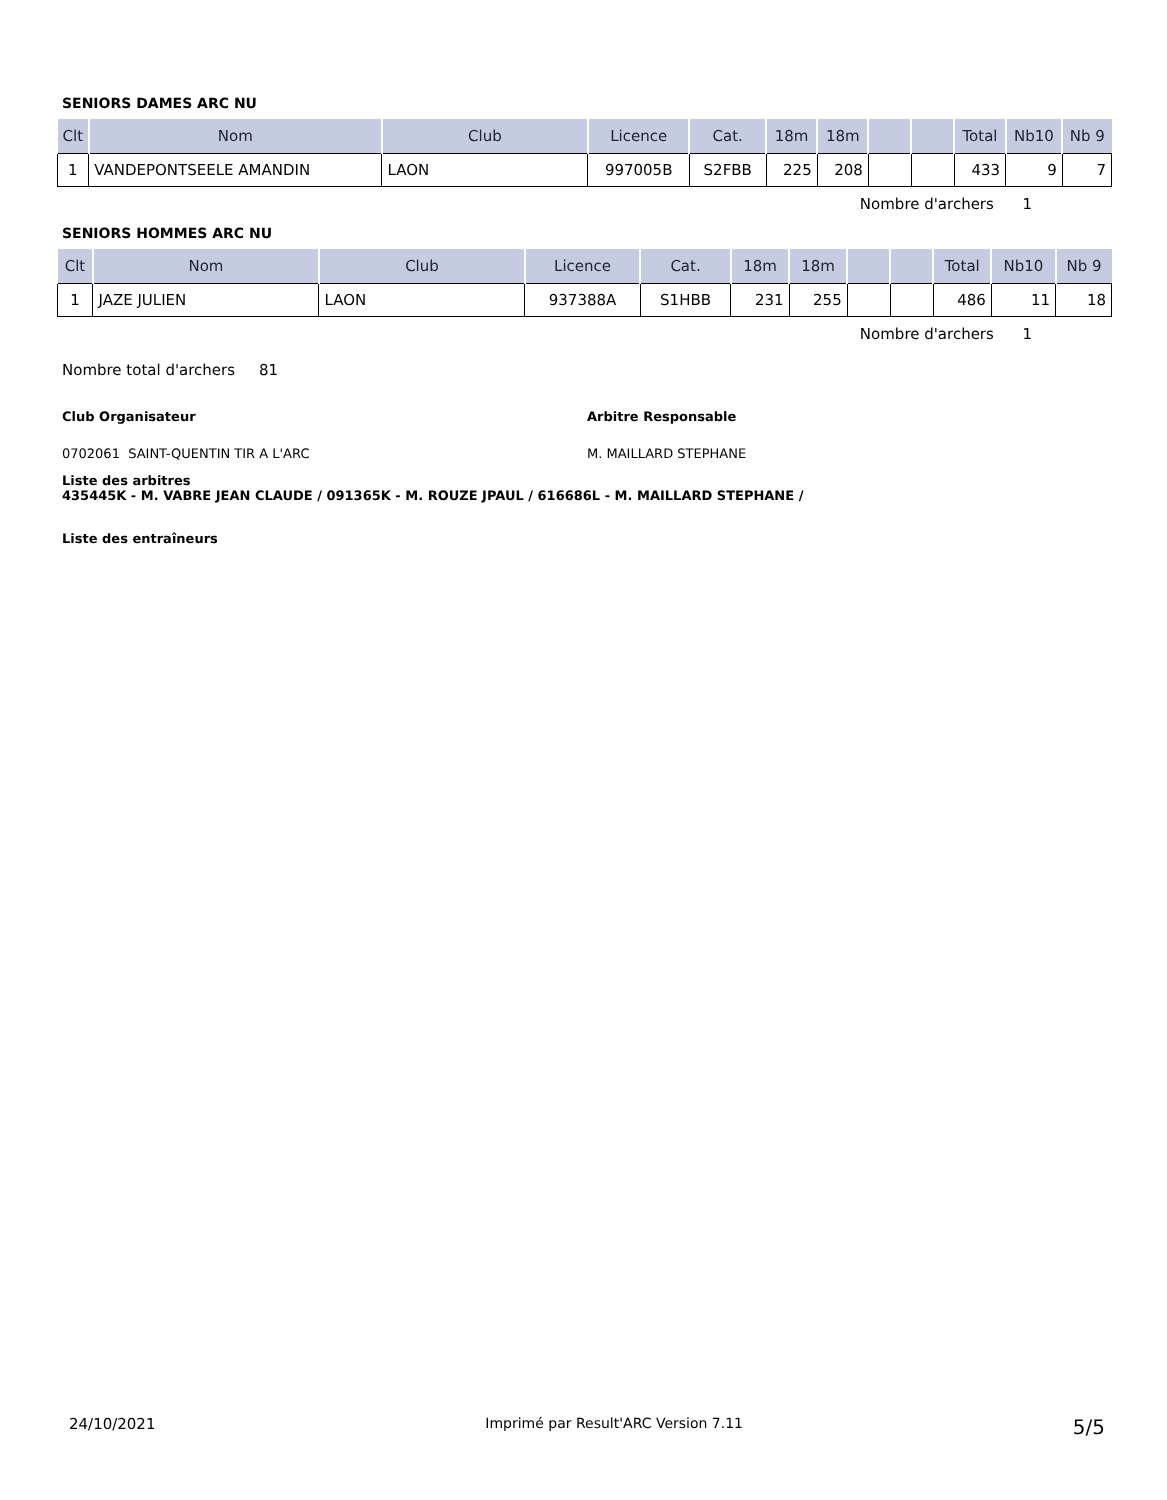SENIORS DAMES ARC NU
| Clt | Nom | Club | Licence | Cat. | 18m | 18m | | | Total | Nb10 | Nb 9 |
| --- | --- | --- | --- | --- | --- | --- | --- | --- | --- | --- | --- |
| 1 | VANDEPONTSEELE AMANDIN | LAON | 997005B | S2FBB | 225 | 208 | | | 433 | 9 | 7 |
Nombre d'archers 1
SENIORS HOMMES ARC NU
| Clt | Nom | Club | Licence | Cat. | 18m | 18m | | | Total | Nb10 | Nb 9 |
| --- | --- | --- | --- | --- | --- | --- | --- | --- | --- | --- | --- |
| 1 | JAZE JULIEN | LAON | 937388A | S1HBB | 231 | 255 | | | 486 | 11 | 18 |
Nombre d'archers 1
Nombre total d'archers 81
Club Organisateur
0702061 SAINT-QUENTIN TIR A L'ARC
Arbitre Responsable
M. MAILLARD STEPHANE
Liste des arbitres
435445K - M. VABRE JEAN CLAUDE / 091365K - M. ROUZE JPAUL / 616686L - M. MAILLARD STEPHANE /
Liste des entraîneurs
24/10/2021 Imprimé par Result'ARC Version 7.11 5/5